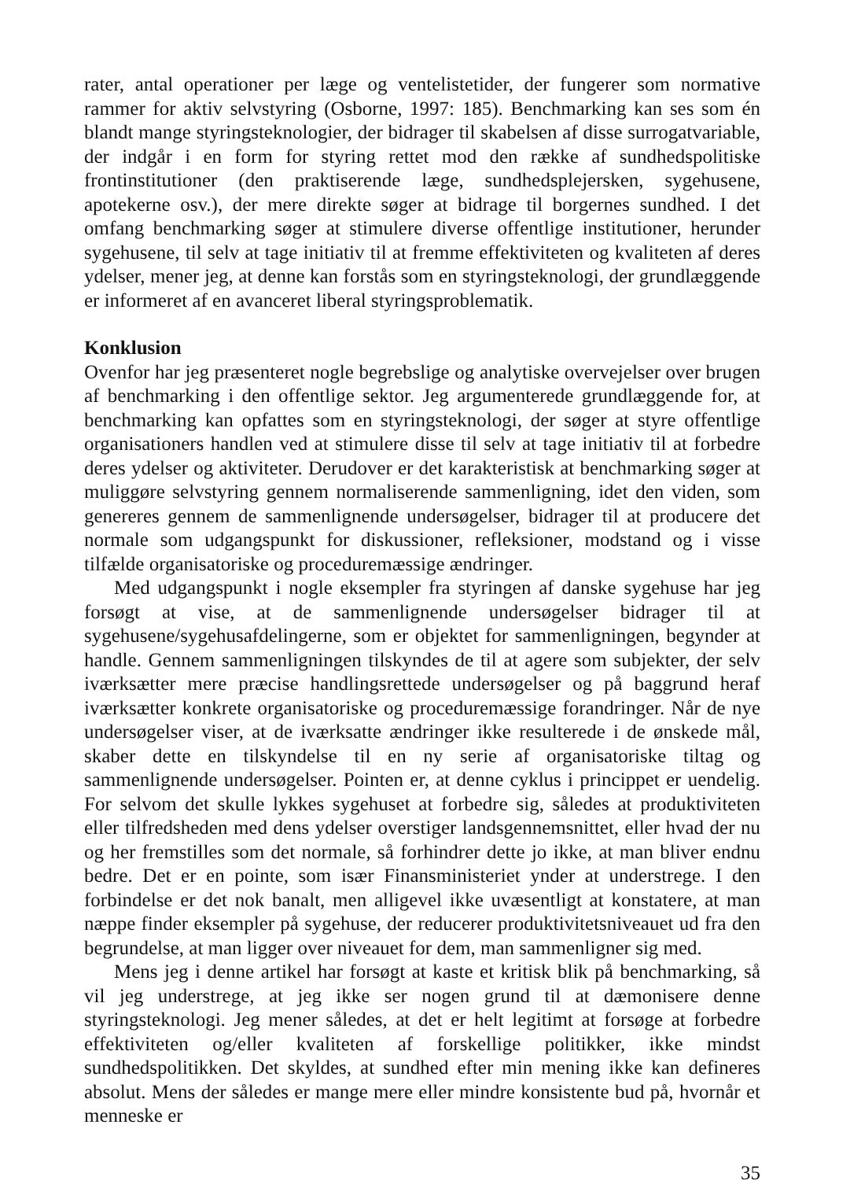rater, antal operationer per læge og ventelistetider, der fungerer som normative rammer for aktiv selvstyring (Osborne, 1997: 185). Benchmarking kan ses som én blandt mange styringsteknologier, der bidrager til skabelsen af disse surrogatvariable, der indgår i en form for styring rettet mod den række af sundhedspolitiske frontinstitutioner (den praktiserende læge, sundhedsplejersken, sygehusene, apotekerne osv.), der mere direkte søger at bidrage til borgernes sundhed. I det omfang benchmarking søger at stimulere diverse offentlige institutioner, herunder sygehusene, til selv at tage initiativ til at fremme effektiviteten og kvaliteten af deres ydelser, mener jeg, at denne kan forstås som en styringsteknologi, der grundlæggende er informeret af en avanceret liberal styringsproblematik.
Konklusion
Ovenfor har jeg præsenteret nogle begrebslige og analytiske overvejelser over brugen af benchmarking i den offentlige sektor. Jeg argumenterede grundlæggende for, at benchmarking kan opfattes som en styringsteknologi, der søger at styre offentlige organisationers handlen ved at stimulere disse til selv at tage initiativ til at forbedre deres ydelser og aktiviteter. Derudover er det karakteristisk at benchmarking søger at muliggøre selvstyring gennem normaliserende sammenligning, idet den viden, som genereres gennem de sammenlignende undersøgelser, bidrager til at producere det normale som udgangspunkt for diskussioner, refleksioner, modstand og i visse tilfælde organisatoriske og proceduremæssige ændringer.
Med udgangspunkt i nogle eksempler fra styringen af danske sygehuse har jeg forsøgt at vise, at de sammenlignende undersøgelser bidrager til at sygehusene/sygehusafdelingerne, som er objektet for sammenligningen, begynder at handle. Gennem sammenligningen tilskyndes de til at agere som subjekter, der selv iværksætter mere præcise handlingsrettede undersøgelser og på baggrund heraf iværksætter konkrete organisatoriske og proceduremæssige forandringer. Når de nye undersøgelser viser, at de iværksatte ændringer ikke resulterede i de ønskede mål, skaber dette en tilskyndelse til en ny serie af organisatoriske tiltag og sammenlignende undersøgelser. Pointen er, at denne cyklus i princippet er uendelig. For selvom det skulle lykkes sygehuset at forbedre sig, således at produktiviteten eller tilfredsheden med dens ydelser overstiger landsgennemsnittet, eller hvad der nu og her fremstilles som det normale, så forhindrer dette jo ikke, at man bliver endnu bedre. Det er en pointe, som især Finansministeriet ynder at understrege. I den forbindelse er det nok banalt, men alligevel ikke uvæsentligt at konstatere, at man næppe finder eksempler på sygehuse, der reducerer produktivitetsniveauet ud fra den begrundelse, at man ligger over niveauet for dem, man sammenligner sig med.
Mens jeg i denne artikel har forsøgt at kaste et kritisk blik på benchmarking, så vil jeg understrege, at jeg ikke ser nogen grund til at dæmonisere denne styringsteknologi. Jeg mener således, at det er helt legitimt at forsøge at forbedre effektiviteten og/eller kvaliteten af forskellige politikker, ikke mindst sundhedspolitikken. Det skyldes, at sundhed efter min mening ikke kan defineres absolut. Mens der således er mange mere eller mindre konsistente bud på, hvornår et menneske er
35